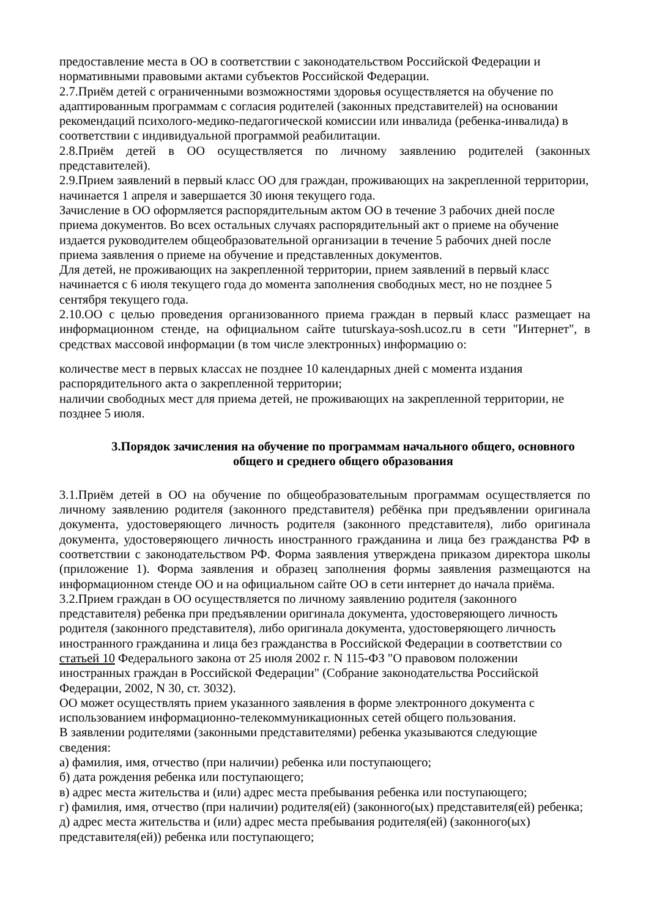предоставление места в ОО в соответствии с законодательством Российской Федерации и нормативными правовыми актами субъектов Российской Федерации.
2.7.Приём детей с ограниченными возможностями здоровья осуществляется на обучение по адаптированным программам с согласия родителей (законных представителей) на основании рекомендаций психолого-медико-педагогической комиссии или инвалида (ребенка-инвалида) в соответствии с индивидуальной программой реабилитации.
2.8.Приём детей в ОО осуществляется по личному заявлению родителей (законных представителей).
2.9.Прием заявлений в первый класс ОО для граждан, проживающих на закрепленной территории, начинается 1 апреля и завершается 30 июня текущего года.
Зачисление в ОО оформляется распорядительным актом ОО в течение 3 рабочих дней после приема документов. Во всех остальных случаях распорядительный акт о приеме на обучение издается руководителем общеобразовательной организации в течение 5 рабочих дней после приема заявления о приеме на обучение и представленных документов.
Для детей, не проживающих на закрепленной территории, прием заявлений в первый класс начинается с 6 июля текущего года до момента заполнения свободных мест, но не позднее 5 сентября текущего года.
2.10.ОО с целью проведения организованного приема граждан в первый класс размещает на информационном стенде, на официальном сайте tuturskaya-sosh.ucoz.ru в сети "Интернет", в средствах массовой информации (в том числе электронных) информацию о:
количестве мест в первых классах не позднее 10 календарных дней с момента издания распорядительного акта о закрепленной территории;
наличии свободных мест для приема детей, не проживающих на закрепленной территории, не позднее 5 июля.
3.Порядок зачисления на обучение по программам начального общего, основного общего и среднего общего образования
3.1.Приём детей в ОО на обучение по общеобразовательным программам осуществляется по личному заявлению родителя (законного представителя) ребёнка при предъявлении оригинала документа, удостоверяющего личность родителя (законного представителя), либо оригинала документа, удостоверяющего личность иностранного гражданина и лица без гражданства РФ в соответствии с законодательством РФ. Форма заявления утверждена приказом директора школы (приложение 1). Форма заявления и образец заполнения формы заявления размещаются на информационном стенде ОО и на официальном сайте ОО в сети интернет до начала приёма.
3.2.Прием граждан в ОО осуществляется по личному заявлению родителя (законного представителя) ребенка при предъявлении оригинала документа, удостоверяющего личность родителя (законного представителя), либо оригинала документа, удостоверяющего личность иностранного гражданина и лица без гражданства в Российской Федерации в соответствии со статьей 10 Федерального закона от 25 июля 2002 г. N 115-ФЗ "О правовом положении иностранных граждан в Российской Федерации" (Собрание законодательства Российской Федерации, 2002, N 30, ст. 3032).
ОО может осуществлять прием указанного заявления в форме электронного документа с использованием информационно-телекоммуникационных сетей общего пользования.
В заявлении родителями (законными представителями) ребенка указываются следующие сведения:
а) фамилия, имя, отчество (при наличии) ребенка или поступающего;
б) дата рождения ребенка или поступающего;
в) адрес места жительства и (или) адрес места пребывания ребенка или поступающего;
г) фамилия, имя, отчество (при наличии) родителя(ей) (законного(ых) представителя(ей) ребенка;
д) адрес места жительства и (или) адрес места пребывания родителя(ей) (законного(ых) представителя(ей)) ребенка или поступающего;